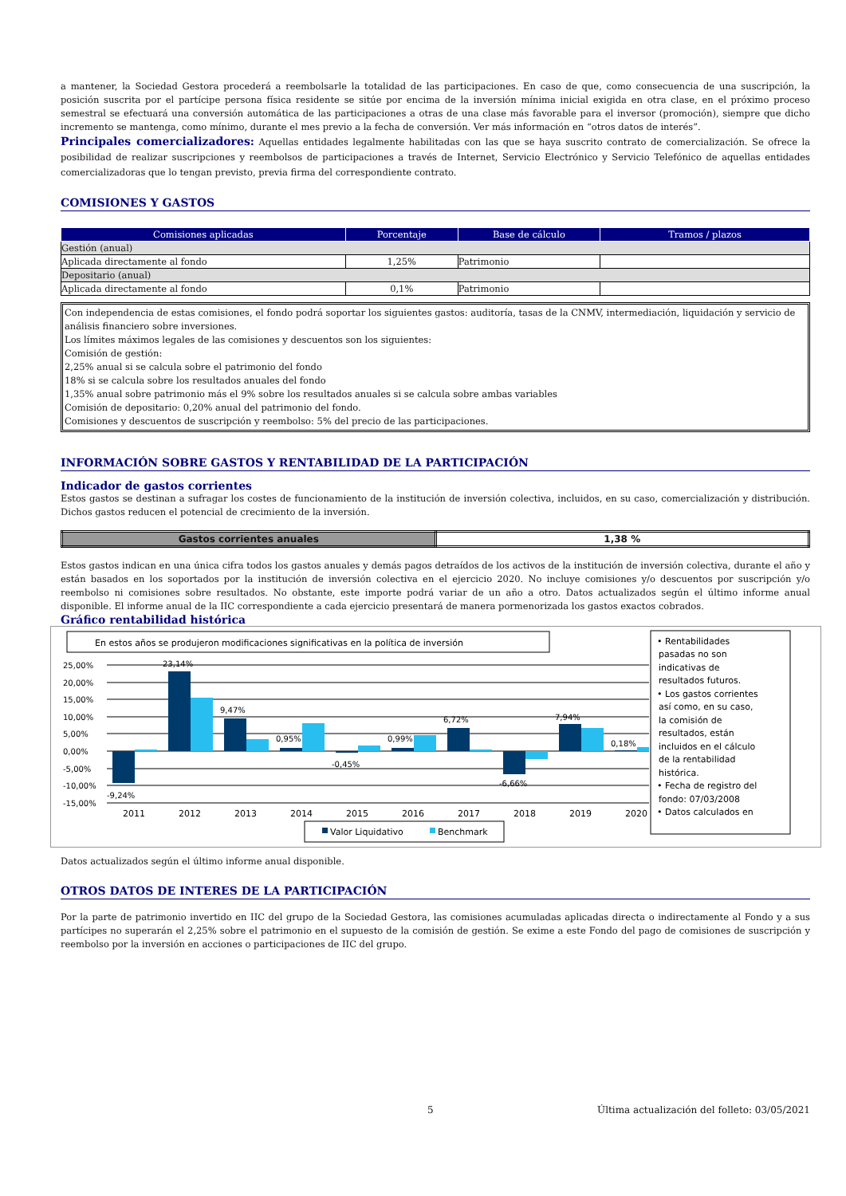a mantener, la Sociedad Gestora procederá a reembolsarle la totalidad de las participaciones. En caso de que, como consecuencia de una suscripción, la posición suscrita por el partícipe persona física residente se sitúe por encima de la inversión mínima inicial exigida en otra clase, en el próximo proceso semestral se efectuará una conversión automática de las participaciones a otras de una clase más favorable para el inversor (promoción), siempre que dicho incremento se mantenga, como mínimo, durante el mes previo a la fecha de conversión. Ver más información en “otros datos de interés”.
Principales comercializadores: Aquellas entidades legalmente habilitadas con las que se haya suscrito contrato de comercialización. Se ofrece la posibilidad de realizar suscripciones y reembolsos de participaciones a través de Internet, Servicio Electrónico y Servicio Telefónico de aquellas entidades comercializadoras que lo tengan previsto, previa firma del correspondiente contrato.
COMISIONES Y GASTOS
| Comisiones aplicadas | Porcentaje | Base de cálculo | Tramos / plazos |
| --- | --- | --- | --- |
| Gestión (anual) | | | |
| Aplicada directamente al fondo | 1,25% | Patrimonio | |
| Depositario (anual) | | | |
| Aplicada directamente al fondo | 0,1% | Patrimonio | |
Con independencia de estas comisiones, el fondo podrá soportar los siguientes gastos: auditoría, tasas de la CNMV, intermediación, liquidación y servicio de análisis financiero sobre inversiones.
Los límites máximos legales de las comisiones y descuentos son los siguientes:
Comisión de gestión:
2,25% anual si se calcula sobre el patrimonio del fondo
18% si se calcula sobre los resultados anuales del fondo
1,35% anual sobre patrimonio más el 9% sobre los resultados anuales si se calcula sobre ambas variables
Comisión de depositario: 0,20% anual del patrimonio del fondo.
Comisiones y descuentos de suscripción y reembolso: 5% del precio de las participaciones.
INFORMACIÓN SOBRE GASTOS Y RENTABILIDAD DE LA PARTICIPACIÓN
Indicador de gastos corrientes
Estos gastos se destinan a sufragar los costes de funcionamiento de la institución de inversión colectiva, incluidos, en su caso, comercialización y distribución. Dichos gastos reducen el potencial de crecimiento de la inversión.
| Gastos corrientes anuales | 1,38 % |
Estos gastos indican en una única cifra todos los gastos anuales y demás pagos detraídos de los activos de la institución de inversión colectiva, durante el año y están basados en los soportados por la institución de inversión colectiva en el ejercicio 2020. No incluye comisiones y/o descuentos por suscripción y/o reembolso ni comisiones sobre resultados. No obstante, este importe podrá variar de un año a otro. Datos actualizados según el último informe anual disponible. El informe anual de la IIC correspondiente a cada ejercicio presentará de manera pormenorizada los gastos exactos cobrados.
Gráfico rentabilidad histórica
En estos años se produjeron modificaciones significativas en la política de inversión
25,00%
20,00%
15,00%
10,00%
5,00%
0,00%
-5,00%
-10,00%
-15,00%
-9,24%
23,14%
9,47%
0,95%
-0,45%
0,99%
6,72%
-6,66%
7,94%
0,18%
2011
2012
2013
2014
2015
2016
2017
2018
2019
2020
Valor Liquidativo
Benchmark
• Rentabilidades
pasadas no son
indicativas de
resultados futuros.
• Los gastos corrientes
así como, en su caso,
la comisión de
resultados, están
incluidos en el cálculo
de la rentabilidad
histórica.
• Fecha de registro del
fondo: 07/03/2008
• Datos calculados en
Datos actualizados según el último informe anual disponible.
OTROS DATOS DE INTERES DE LA PARTICIPACIÓN
Por la parte de patrimonio invertido en IIC del grupo de la Sociedad Gestora, las comisiones acumuladas aplicadas directa o indirectamente al Fondo y a sus partícipes no superarán el 2,25% sobre el patrimonio en el supuesto de la comisión de gestión. Se exime a este Fondo del pago de comisiones de suscripción y reembolso por la inversión en acciones o participaciones de IIC del grupo.
5 Última actualización del folleto: 03/05/2021